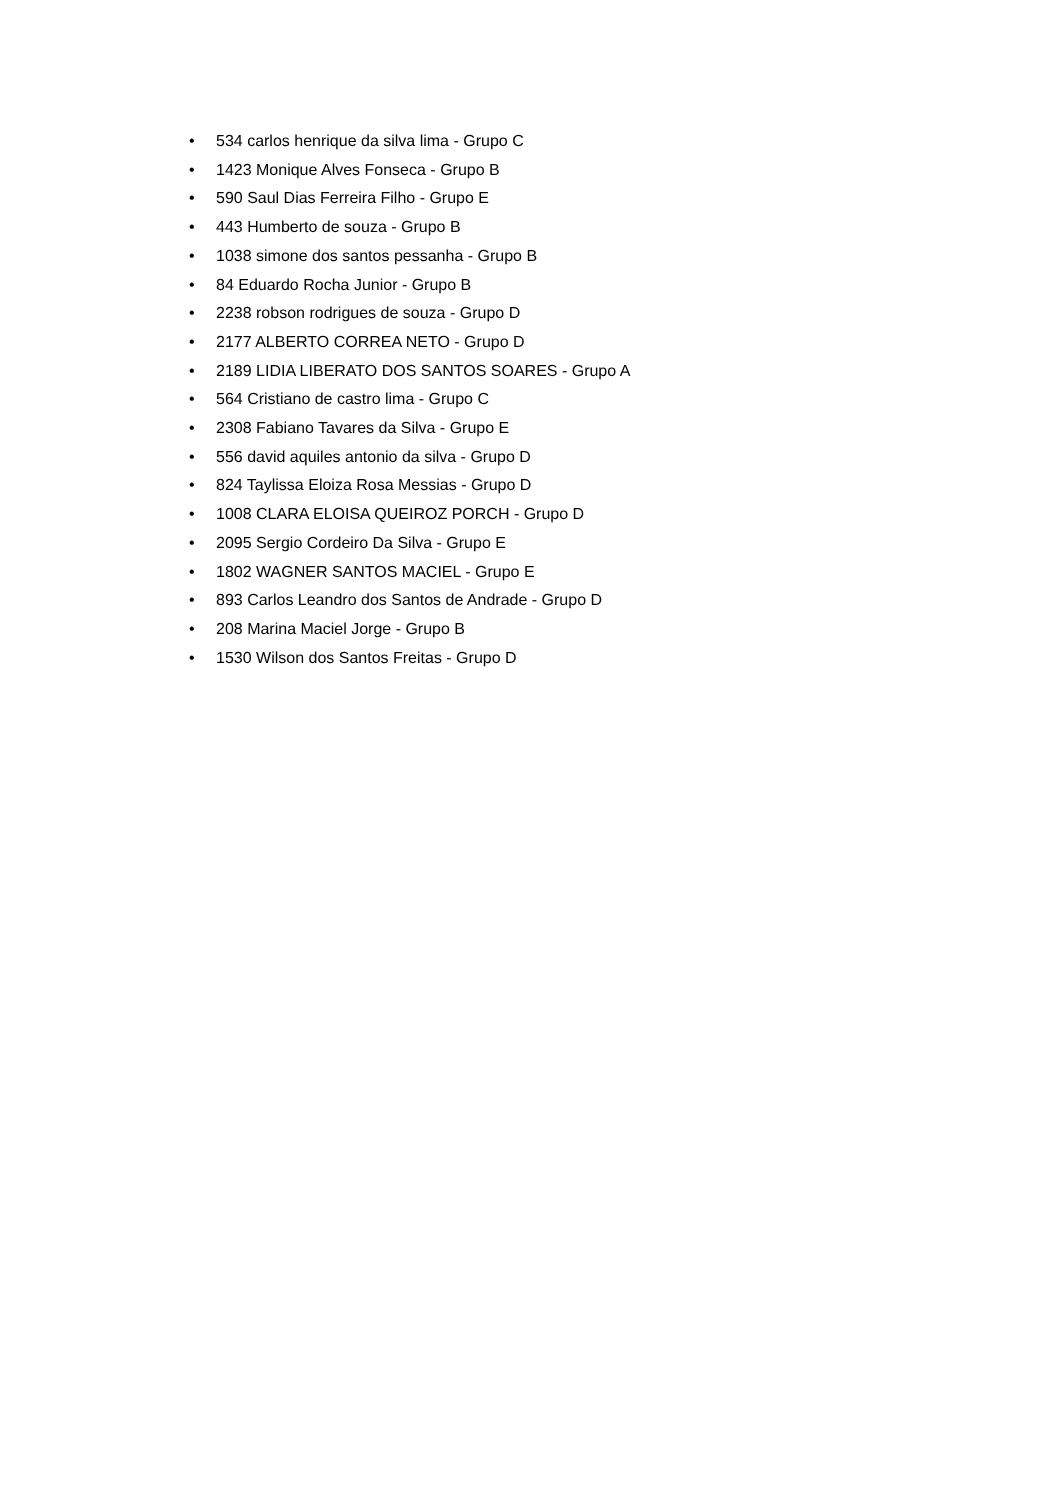• 534 carlos henrique da silva lima - Grupo C
• 1423 Monique Alves Fonseca - Grupo B
• 590 Saul Dias Ferreira Filho - Grupo E
• 443 Humberto de souza - Grupo B
• 1038 simone dos santos pessanha - Grupo B
• 84 Eduardo Rocha Junior - Grupo B
• 2238 robson rodrigues de souza - Grupo D
• 2177 ALBERTO CORREA NETO - Grupo D
• 2189 LIDIA LIBERATO DOS SANTOS SOARES - Grupo A
• 564 Cristiano de castro lima - Grupo C
• 2308 Fabiano Tavares da Silva - Grupo E
• 556 david aquiles antonio da silva - Grupo D
• 824 Taylissa Eloiza Rosa Messias - Grupo D
• 1008 CLARA ELOISA QUEIROZ PORCH - Grupo D
• 2095 Sergio Cordeiro Da Silva - Grupo E
• 1802 WAGNER SANTOS MACIEL - Grupo E
• 893 Carlos Leandro dos Santos de Andrade - Grupo D
• 208 Marina Maciel Jorge - Grupo B
• 1530 Wilson dos Santos Freitas - Grupo D